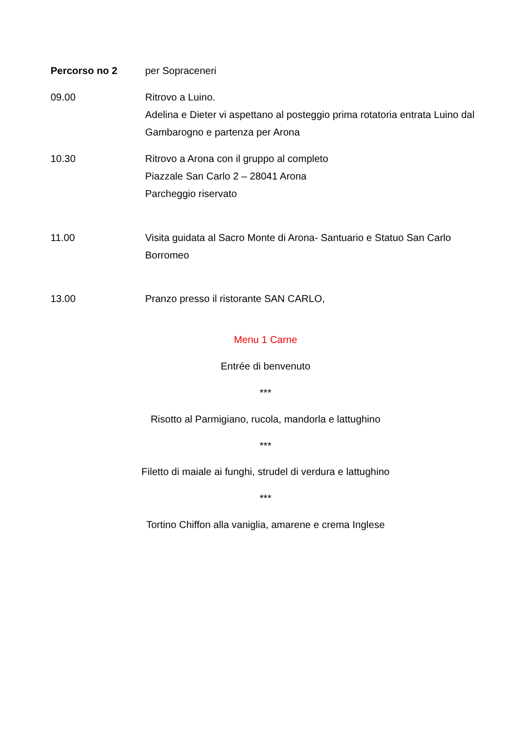Percorso no 2 per Sopraceneri
09.00 Ritrovo a Luino.
Adelina e Dieter vi aspettano al posteggio prima rotatoria entrata Luino dal Gambarogno e partenza per Arona
10.30 Ritrovo a Arona con il gruppo al completo
Piazzale San Carlo 2 – 28041 Arona
Parcheggio riservato
11.00 Visita guidata al Sacro Monte di Arona- Santuario e Statuo San Carlo Borromeo
13.00 Pranzo presso il ristorante SAN CARLO,
Menu 1 Carne
Entrée di benvenuto
***
Risotto al Parmigiano, rucola, mandorla e lattughino
***
Filetto di maiale ai funghi, strudel di verdura e lattughino
***
Tortino Chiffon alla vaniglia, amarene e crema Inglese